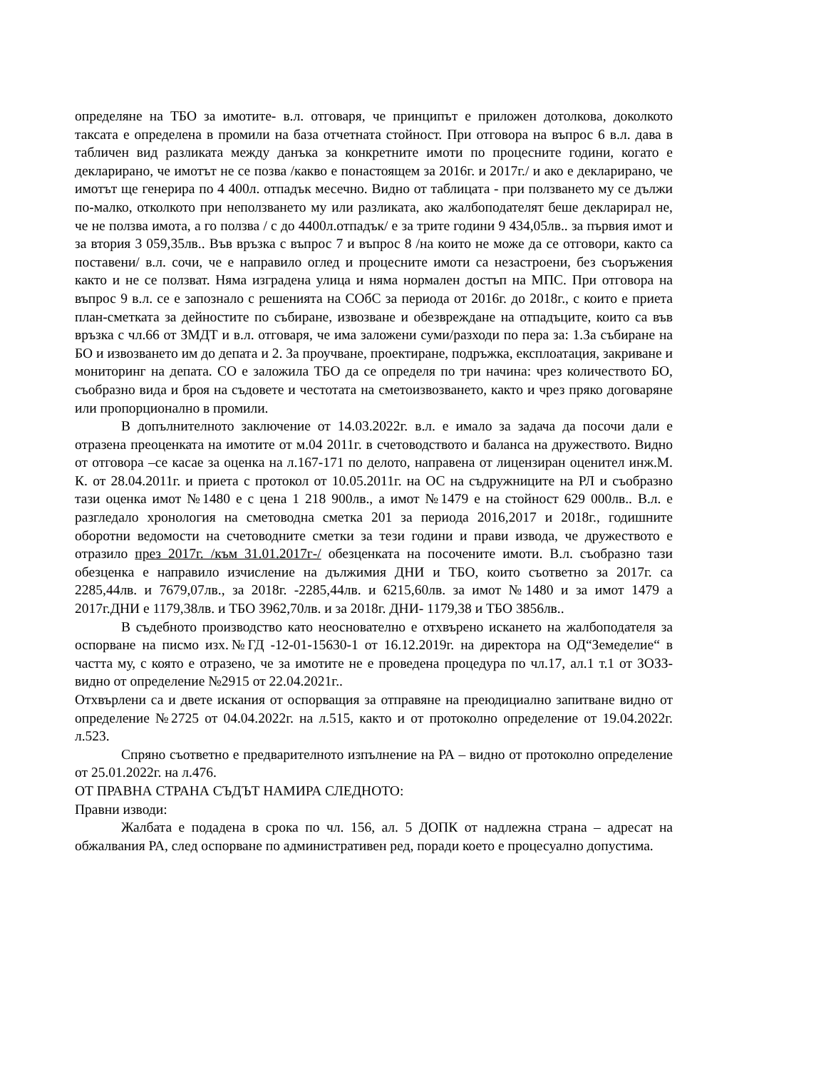определяне на ТБО за имотите- в.л. отговаря, че принципът е приложен дотолкова, доколкото таксата е определена в промили на база отчетната стойност. При отговора на въпрос 6 в.л. дава в табличен вид разликата между данъка за конкретните имоти по процесните години, когато е декларирано, че имотът не се позва /какво е понастоящем за 2016г. и 2017г./ и ако е декларирано, че имотът ще генерира по 4 400л. отпадък месечно. Видно от таблицата - при ползването му се дължи по-малко, отколкото при неползването му или разликата, ако жалбоподателят беше декларирал не, че не ползва имота, а го ползва / с до 4400л.отпадък/ е за трите години 9 434,05лв.. за първия имот и за втория 3 059,35лв.. Във връзка с въпрос 7 и въпрос 8 /на които не може да се отговори, както са поставени/ в.л. сочи, че е направило оглед и процесните имоти са незастроени, без съоръжения както и не се ползват. Няма изградена улица и няма нормален достъп на МПС. При отговора на въпрос 9 в.л. се е запознало с решенията на СОбС за периода от 2016г. до 2018г., с които е приета план-сметката за дейностите по събиране, извозване и обезвреждане на отпадъците, които са във връзка с чл.66 от ЗМДТ и в.л. отговаря, че има заложени суми/разходи по пера за: 1.За събиране на БО и извозването им до депата и 2. За проучване, проектиране, подръжка, експлоатация, закриване и мониторинг на депата. СО е заложила ТБО да се определя по три начина: чрез количеството БО, съобразно вида и броя на съдовете и честотата на сметоизвозването, както и чрез пряко договаряне или пропорционално в промили.
В допълнителното заключение от 14.03.2022г. в.л. е имало за задача да посочи дали е отразена преоценката на имотите от м.04 2011г. в счетоводството и баланса на дружеството. Видно от отговора –се касае за оценка на л.167-171 по делото, направена от лицензиран оценител инж.М. К. от 28.04.2011г. и приета с протокол от 10.05.2011г. на ОС на съдружниците на РЛ и съобразно тази оценка имот №1480 е с цена 1 218 900лв., а имот №1479 е на стойност 629 000лв.. В.л. е разгледало хронология на сметоводна сметка 201 за периода 2016,2017 и 2018г., годишните оборотни ведомости на счетоводните сметки за тези години и прави извода, че дружеството е отразило през 2017г. /към 31.01.2017г-/ обезценката на посочените имоти. В.л. съобразно тази обезценка е направило изчисление на дължимия ДНИ и ТБО, които съответно за 2017г. са 2285,44лв. и 7679,07лв., за 2018г. -2285,44лв. и 6215,60лв. за имот №1480 и за имот 1479 а 2017г.ДНИ е 1179,38лв. и ТБО 3962,70лв. и за 2018г. ДНИ- 1179,38 и ТБО 3856лв..
В съдебното производство като неоснователно е отхвърено искането на жалбоподателя за оспорване на писмо изх.№ГД -12-01-15630-1 от 16.12.2019г. на директора на ОД“Земеделие“ в частта му, с която е отразено, че за имотите не е проведена процедура по чл.17, ал.1 т.1 от ЗОЗЗ- видно от определение №2915 от 22.04.2021г..
Отхвърлени са и двете искания от оспорващия за отправяне на преюдициално запитване видно от определение №2725 от 04.04.2022г. на л.515, както и от протоколно определение от 19.04.2022г. л.523.
Спряно съответно е предварителното изпълнение на РА – видно от протоколно определение от 25.01.2022г. на л.476.
ОТ ПРАВНА СТРАНА СЪДЪТ НАМИРА СЛЕДНОТО:
Правни изводи:
Жалбата е подадена в срока по чл. 156, ал. 5 ДОПК от надлежна страна – адресат на обжалвания РА, след оспорване по административен ред, поради което е процесуално допустима.